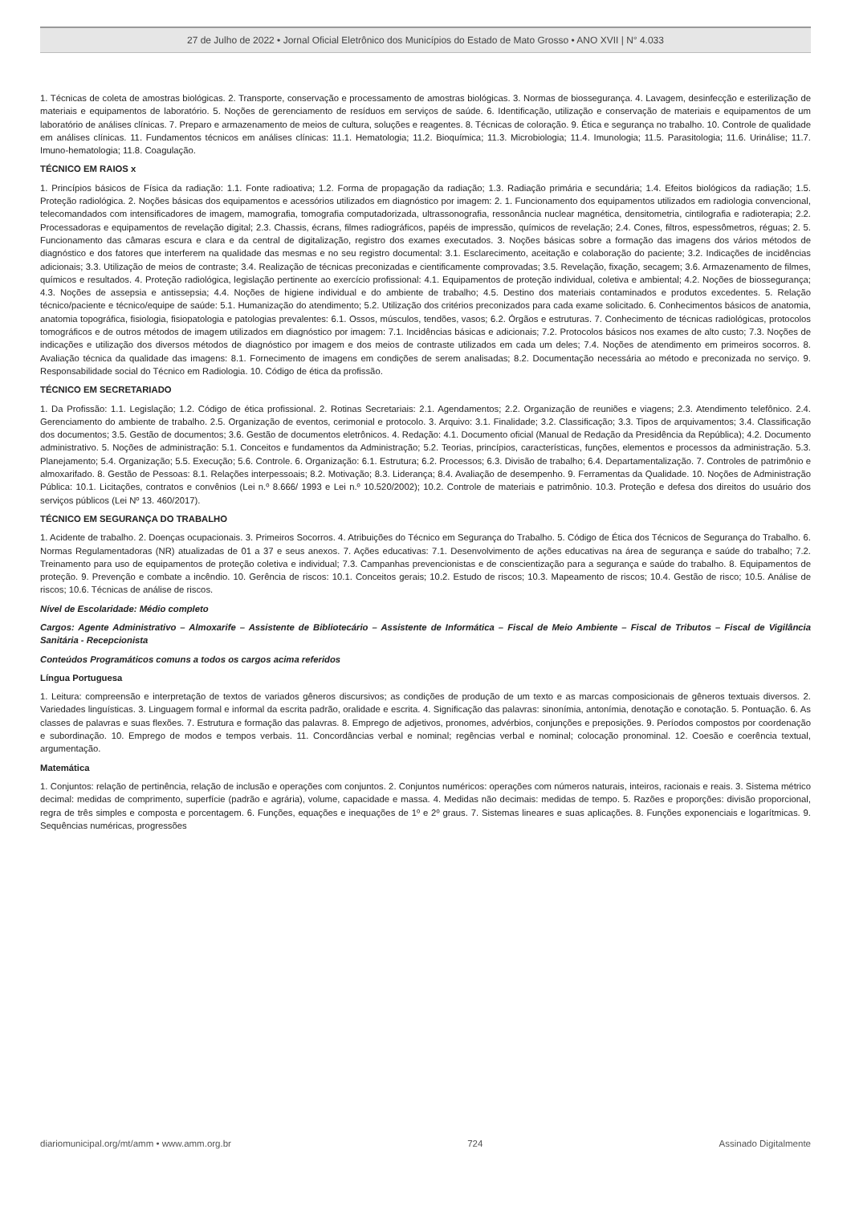27 de Julho de 2022 • Jornal Oficial Eletrônico dos Municípios do Estado de Mato Grosso • ANO XVII | N° 4.033
1. Técnicas de coleta de amostras biológicas. 2. Transporte, conservação e processamento de amostras biológicas. 3. Normas de biossegurança. 4. Lavagem, desinfecção e esterilização de materiais e equipamentos de laboratório. 5. Noções de gerenciamento de resíduos em serviços de saúde. 6. Identificação, utilização e conservação de materiais e equipamentos de um laboratório de análises clínicas. 7. Preparo e armazenamento de meios de cultura, soluções e reagentes. 8. Técnicas de coloração. 9. Ética e segurança no trabalho. 10. Controle de qualidade em análises clínicas. 11. Fundamentos técnicos em análises clínicas: 11.1. Hematologia; 11.2. Bioquímica; 11.3. Microbiologia; 11.4. Imunologia; 11.5. Parasitologia; 11.6. Urinálise; 11.7. Imuno-hematologia; 11.8. Coagulação.
TÉCNICO EM RAIOS x
1. Princípios básicos de Física da radiação: 1.1. Fonte radioativa; 1.2. Forma de propagação da radiação; 1.3. Radiação primária e secundária; 1.4. Efeitos biológicos da radiação; 1.5. Proteção radiológica. 2. Noções básicas dos equipamentos e acessórios utilizados em diagnóstico por imagem: 2. 1. Funcionamento dos equipamentos utilizados em radiologia convencional, telecomandados com intensificadores de imagem, mamografia, tomografia computadorizada, ultrassonografia, ressonância nuclear magnética, densitometria, cintilografia e radioterapia; 2.2. Processadoras e equipamentos de revelação digital; 2.3. Chassis, écrans, filmes radiográficos, papéis de impressão, químicos de revelação; 2.4. Cones, filtros, espessômetros, réguas; 2. 5. Funcionamento das câmaras escura e clara e da central de digitalização, registro dos exames executados. 3. Noções básicas sobre a formação das imagens dos vários métodos de diagnóstico e dos fatores que interferem na qualidade das mesmas e no seu registro documental: 3.1. Esclarecimento, aceitação e colaboração do paciente; 3.2. Indicações de incidências adicionais; 3.3. Utilização de meios de contraste; 3.4. Realização de técnicas preconizadas e cientificamente comprovadas; 3.5. Revelação, fixação, secagem; 3.6. Armazenamento de filmes, químicos e resultados. 4. Proteção radiológica, legislação pertinente ao exercício profissional: 4.1. Equipamentos de proteção individual, coletiva e ambiental; 4.2. Noções de biossegurança; 4.3. Noções de assepsia e antissepsia; 4.4. Noções de higiene individual e do ambiente de trabalho; 4.5. Destino dos materiais contaminados e produtos excedentes. 5. Relação técnico/paciente e técnico/equipe de saúde: 5.1. Humanização do atendimento; 5.2. Utilização dos critérios preconizados para cada exame solicitado. 6. Conhecimentos básicos de anatomia, anatomia topográfica, fisiologia, fisiopatologia e patologias prevalentes: 6.1. Ossos, músculos, tendões, vasos; 6.2. Órgãos e estruturas. 7. Conhecimento de técnicas radiológicas, protocolos tomográficos e de outros métodos de imagem utilizados em diagnóstico por imagem: 7.1. Incidências básicas e adicionais; 7.2. Protocolos básicos nos exames de alto custo; 7.3. Noções de indicações e utilização dos diversos métodos de diagnóstico por imagem e dos meios de contraste utilizados em cada um deles; 7.4. Noções de atendimento em primeiros socorros. 8. Avaliação técnica da qualidade das imagens: 8.1. Fornecimento de imagens em condições de serem analisadas; 8.2. Documentação necessária ao método e preconizada no serviço. 9. Responsabilidade social do Técnico em Radiologia. 10. Código de ética da profissão.
TÉCNICO EM SECRETARIADO
1. Da Profissão: 1.1. Legislação; 1.2. Código de ética profissional. 2. Rotinas Secretariais: 2.1. Agendamentos; 2.2. Organização de reuniões e viagens; 2.3. Atendimento telefônico. 2.4. Gerenciamento do ambiente de trabalho. 2.5. Organização de eventos, cerimonial e protocolo. 3. Arquivo: 3.1. Finalidade; 3.2. Classificação; 3.3. Tipos de arquivamentos; 3.4. Classificação dos documentos; 3.5. Gestão de documentos; 3.6. Gestão de documentos eletrônicos. 4. Redação: 4.1. Documento oficial (Manual de Redação da Presidência da República); 4.2. Documento administrativo. 5. Noções de administração: 5.1. Conceitos e fundamentos da Administração; 5.2. Teorias, princípios, características, funções, elementos e processos da administração. 5.3. Planejamento; 5.4. Organização; 5.5. Execução; 5.6. Controle. 6. Organização: 6.1. Estrutura; 6.2. Processos; 6.3. Divisão de trabalho; 6.4. Departamentalização. 7. Controles de patrimônio e almoxarifado. 8. Gestão de Pessoas: 8.1. Relações interpessoais; 8.2. Motivação; 8.3. Liderança; 8.4. Avaliação de desempenho. 9. Ferramentas da Qualidade. 10. Noções de Administração Pública: 10.1. Licitações, contratos e convênios (Lei n.º 8.666/ 1993 e Lei n.º 10.520/2002); 10.2. Controle de materiais e patrimônio. 10.3. Proteção e defesa dos direitos do usuário dos serviços públicos (Lei Nº 13. 460/2017).
TÉCNICO EM SEGURANÇA DO TRABALHO
1. Acidente de trabalho. 2. Doenças ocupacionais. 3. Primeiros Socorros. 4. Atribuições do Técnico em Segurança do Trabalho. 5. Código de Ética dos Técnicos de Segurança do Trabalho. 6. Normas Regulamentadoras (NR) atualizadas de 01 a 37 e seus anexos. 7. Ações educativas: 7.1. Desenvolvimento de ações educativas na área de segurança e saúde do trabalho; 7.2. Treinamento para uso de equipamentos de proteção coletiva e individual; 7.3. Campanhas prevencionistas e de conscientização para a segurança e saúde do trabalho. 8. Equipamentos de proteção. 9. Prevenção e combate a incêndio. 10. Gerência de riscos: 10.1. Conceitos gerais; 10.2. Estudo de riscos; 10.3. Mapeamento de riscos; 10.4. Gestão de risco; 10.5. Análise de riscos; 10.6. Técnicas de análise de riscos.
Nível de Escolaridade: Médio completo
Cargos: Agente Administrativo – Almoxarife – Assistente de Bibliotecário – Assistente de Informática – Fiscal de Meio Ambiente – Fiscal de Tributos – Fiscal de Vigilância Sanitária - Recepcionista
Conteúdos Programáticos comuns a todos os cargos acima referidos
Língua Portuguesa
1. Leitura: compreensão e interpretação de textos de variados gêneros discursivos; as condições de produção de um texto e as marcas composicionais de gêneros textuais diversos. 2. Variedades linguísticas. 3. Linguagem formal e informal da escrita padrão, oralidade e escrita. 4. Significação das palavras: sinonímia, antonímia, denotação e conotação. 5. Pontuação. 6. As classes de palavras e suas flexões. 7. Estrutura e formação das palavras. 8. Emprego de adjetivos, pronomes, advérbios, conjunções e preposições. 9. Períodos compostos por coordenação e subordinação. 10. Emprego de modos e tempos verbais. 11. Concordâncias verbal e nominal; regências verbal e nominal; colocação pronominal. 12. Coesão e coerência textual, argumentação.
Matemática
1. Conjuntos: relação de pertinência, relação de inclusão e operações com conjuntos. 2. Conjuntos numéricos: operações com números naturais, inteiros, racionais e reais. 3. Sistema métrico decimal: medidas de comprimento, superfície (padrão e agrária), volume, capacidade e massa. 4. Medidas não decimais: medidas de tempo. 5. Razões e proporções: divisão proporcional, regra de três simples e composta e porcentagem. 6. Funções, equações e inequações de 1º e 2º graus. 7. Sistemas lineares e suas aplicações. 8. Funções exponenciais e logarítmicas. 9. Sequências numéricas, progressões
diariomunicipal.org/mt/amm • www.amm.org.br 724 Assinado Digitalmente